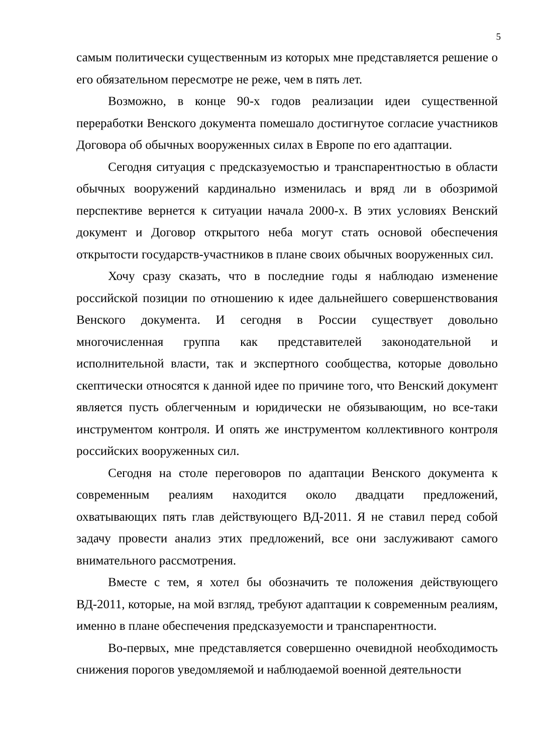5
самым политически существенным из которых мне представляется решение о его обязательном пересмотре не реже, чем в пять лет.
Возможно, в конце 90-х годов реализации идеи существенной переработки Венского документа помешало достигнутое согласие участников Договора об обычных вооруженных силах в Европе по его адаптации.
Сегодня ситуация с предсказуемостью и транспарентностью в области обычных вооружений кардинально изменилась и вряд ли в обозримой перспективе вернется к ситуации начала 2000-х. В этих условиях Венский документ и Договор открытого неба могут стать основой обеспечения открытости государств-участников в плане своих обычных вооруженных сил.
Хочу сразу сказать, что в последние годы я наблюдаю изменение российской позиции по отношению к идее дальнейшего совершенствования Венского документа. И сегодня в России существует довольно многочисленная группа как представителей законодательной и исполнительной власти, так и экспертного сообщества, которые довольно скептически относятся к данной идее по причине того, что Венский документ является пусть облегченным и юридически не обязывающим, но все-таки инструментом контроля. И опять же инструментом коллективного контроля российских вооруженных сил.
Сегодня на столе переговоров по адаптации Венского документа к современным реалиям находится около двадцати предложений, охватывающих пять глав действующего ВД-2011. Я не ставил перед собой задачу провести анализ этих предложений, все они заслуживают самого внимательного рассмотрения.
Вместе с тем, я хотел бы обозначить те положения действующего ВД-2011, которые, на мой взгляд, требуют адаптации к современным реалиям, именно в плане обеспечения предсказуемости и транспарентности.
Во-первых, мне представляется совершенно очевидной необходимость снижения порогов уведомляемой и наблюдаемой военной деятельности